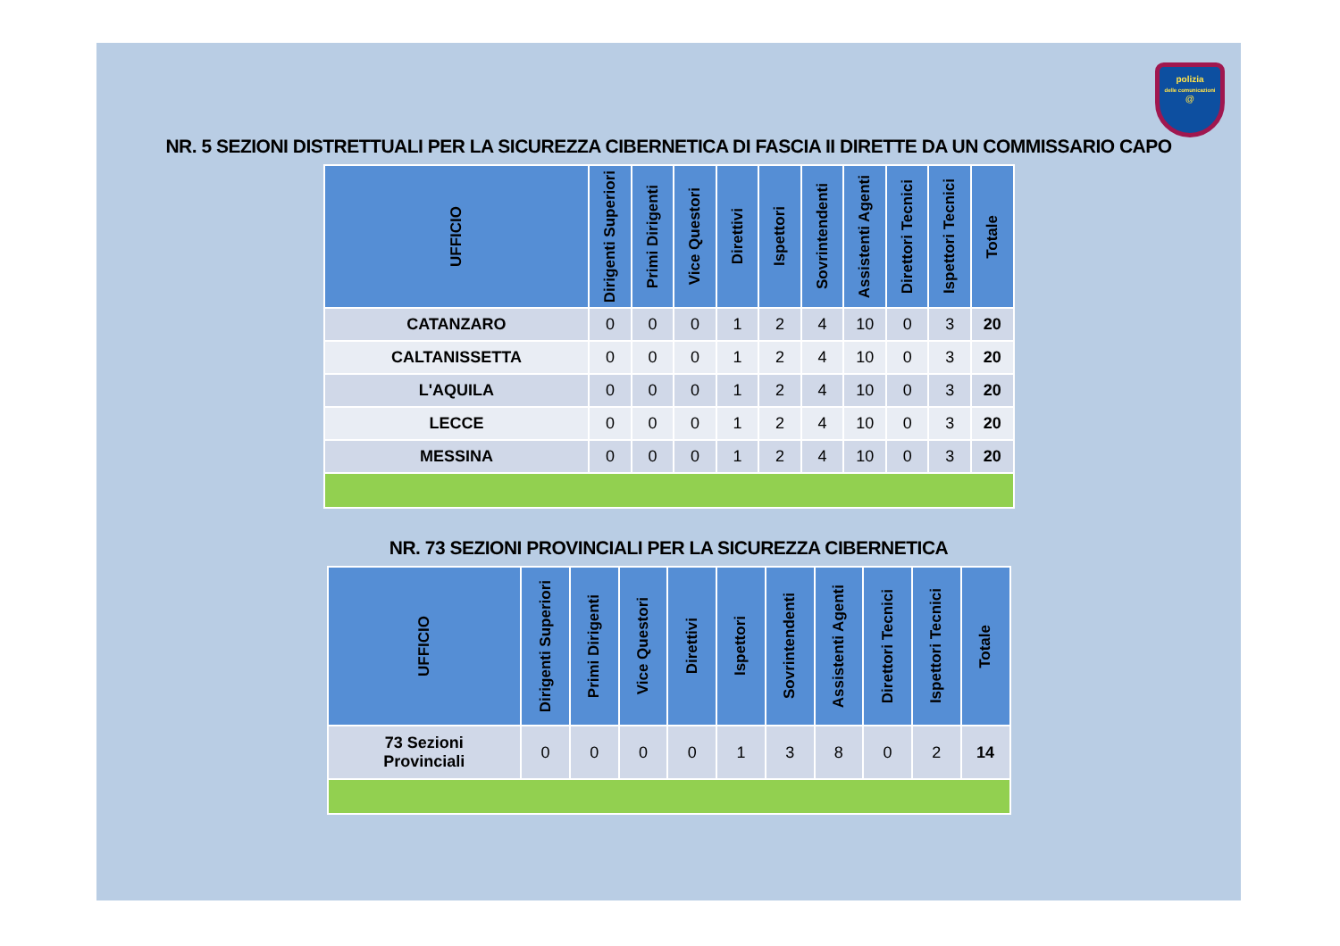polizia
delle comunicazioni
@
NR. 5 SEZIONI DISTRETTUALI PER LA SICUREZZA CIBERNETICA DI FASCIA II DIRETTE DA UN COMMISSARIO CAPO
| UFFICIO | Dirigenti Superiori | Primi Dirigenti | Vice Questori | Direttivi | Ispettori | Sovrintendenti | Assistenti Agenti | Direttori Tecnici | Ispettori Tecnici | Totale |
| --- | --- | --- | --- | --- | --- | --- | --- | --- | --- | --- |
| CATANZARO | 0 | 0 | 0 | 1 | 2 | 4 | 10 | 0 | 3 | 20 |
| CALTANISSETTA | 0 | 0 | 0 | 1 | 2 | 4 | 10 | 0 | 3 | 20 |
| L'AQUILA | 0 | 0 | 0 | 1 | 2 | 4 | 10 | 0 | 3 | 20 |
| LECCE | 0 | 0 | 0 | 1 | 2 | 4 | 10 | 0 | 3 | 20 |
| MESSINA | 0 | 0 | 0 | 1 | 2 | 4 | 10 | 0 | 3 | 20 |
NR. 73 SEZIONI PROVINCIALI PER LA SICUREZZA CIBERNETICA
| UFFICIO | Dirigenti Superiori | Primi Dirigenti | Vice Questori | Direttivi | Ispettori | Sovrintendenti | Assistenti Agenti | Direttori Tecnici | Ispettori Tecnici | Totale |
| --- | --- | --- | --- | --- | --- | --- | --- | --- | --- | --- |
| 73 Sezioni Provinciali | 0 | 0 | 0 | 0 | 1 | 3 | 8 | 0 | 2 | 14 |